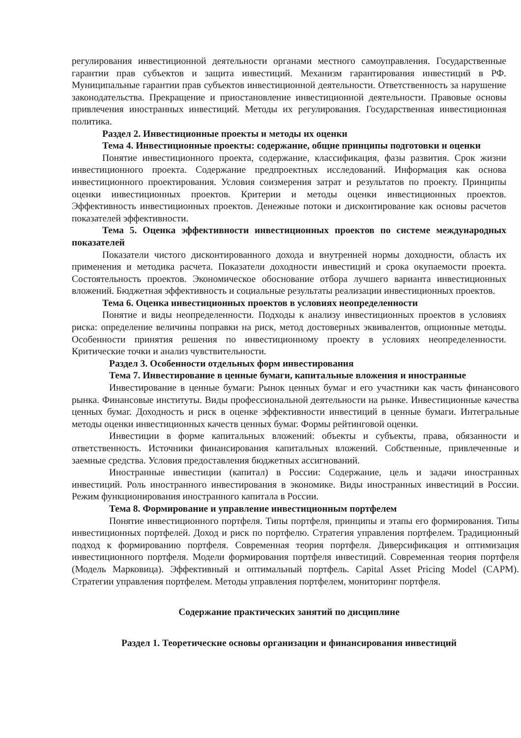регулирования инвестиционной деятельности органами местного самоуправления. Государственные гарантии прав субъектов и защита инвестиций. Механизм гарантирования инвестиций в РФ. Муниципальные гарантии прав субъектов инвестиционной деятельности. Ответственность за нарушение законодательства. Прекращение и приостановление инвестиционной деятельности. Правовые основы привлечения иностранных инвестиций. Методы их регулирования. Государственная инвестиционная политика.
Раздел 2. Инвестиционные проекты и методы их оценки
Тема 4. Инвестиционные проекты: содержание, общие принципы подготовки и оценки
Понятие инвестиционного проекта, содержание, классификация, фазы развития. Срок жизни инвестиционного проекта. Содержание предпроектных исследований. Информация как основа инвестиционного проектирования. Условия соизмерения затрат и результатов по проекту. Принципы оценки инвестиционных проектов. Критерии и методы оценки инвестиционных проектов. Эффективность инвестиционных проектов. Денежные потоки и дисконтирование как основы расчетов показателей эффективности.
Тема 5. Оценка эффективности инвестиционных проектов по системе международных показателей
Показатели чистого дисконтированного дохода и внутренней нормы доходности, область их применения и методика расчета. Показатели доходности инвестиций и срока окупаемости проекта. Состоятельность проектов. Экономическое обоснование отбора лучшего варианта инвестиционных вложений. Бюджетная эффективность и социальные результаты реализации инвестиционных проектов.
Тема 6. Оценка инвестиционных проектов в условиях неопределенности
Понятие и виды неопределенности. Подходы к анализу инвестиционных проектов в условиях риска: определение величины поправки на риск, метод достоверных эквивалентов, опционные методы. Особенности принятия решения по инвестиционному проекту в условиях неопределенности. Критические точки и анализ чувствительности.
Раздел 3. Особенности отдельных форм инвестирования
Тема 7. Инвестирование в ценные бумаги, капитальные вложения и иностранные
Инвестирование в ценные бумаги: Рынок ценных бумаг и его участники как часть финансового рынка. Финансовые институты. Виды профессиональной деятельности на рынке. Инвестиционные качества ценных бумаг. Доходность и риск в оценке эффективности инвестиций в ценные бумаги. Интегральные методы оценки инвестиционных качеств ценных бумаг. Формы рейтинговой оценки.
Инвестиции в форме капитальных вложений: объекты и субъекты, права, обязанности и ответственность. Источники финансирования капитальных вложений. Собственные, привлеченные и заемные средства. Условия предоставления бюджетных ассигнований.
Иностранные инвестиции (капитал) в России: Содержание, цель и задачи иностранных инвестиций. Роль иностранного инвестирования в экономике. Виды иностранных инвестиций в России. Режим функционирования иностранного капитала в России.
Тема 8. Формирование и управление инвестиционным портфелем
Понятие инвестиционного портфеля. Типы портфеля, принципы и этапы его формирования. Типы инвестиционных портфелей. Доход и риск по портфелю. Стратегия управления портфелем. Традиционный подход к формированию портфеля. Современная теория портфеля. Диверсификация и оптимизация инвестиционного портфеля. Модели формирования портфеля инвестиций. Современная теория портфеля (Модель Марковица). Эффективный и оптимальный портфель. Capital Asset Pricing Model (CAPM). Стратегии управления портфелем. Методы управления портфелем, мониторинг портфеля.
Содержание практических занятий по дисциплине
Раздел 1. Теоретические основы организации и финансирования инвестиций